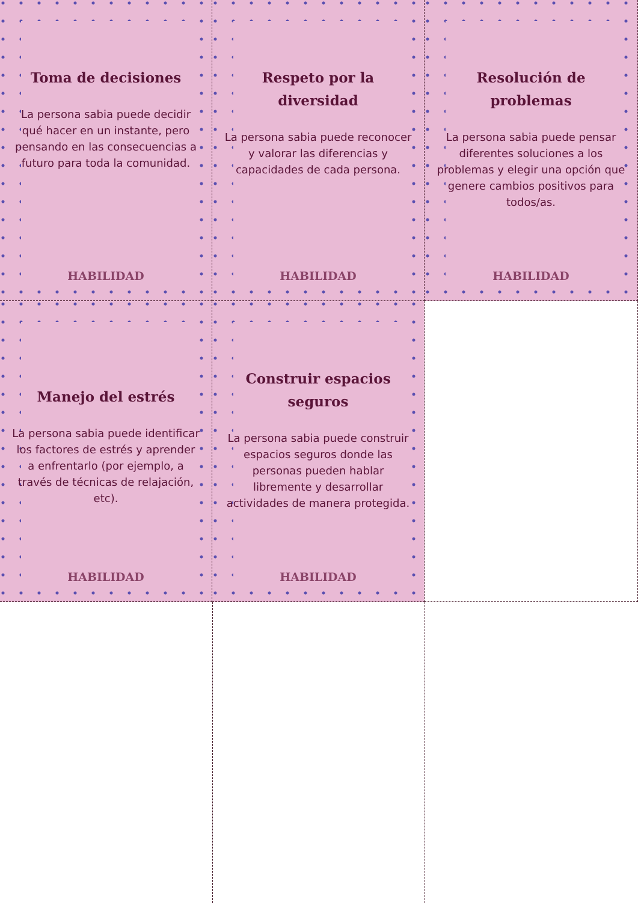Toma de decisiones
La persona sabia puede decidir qué hacer en un instante, pero pensando en las consecuencias a futuro para toda la comunidad.
HABILIDAD
Respeto por la diversidad
La persona sabia puede reconocer y valorar las diferencias y capacidades de cada persona.
HABILIDAD
Resolución de problemas
La persona sabia puede pensar diferentes soluciones a los problemas y elegir una opción que genere cambios positivos para todos/as.
HABILIDAD
Manejo del estrés
La persona sabia puede identificar los factores de estrés y aprender a enfrentarlo (por ejemplo, a través de técnicas de relajación, etc).
HABILIDAD
Construir espacios seguros
La persona sabia puede construir espacios seguros donde las personas pueden hablar libremente y desarrollar actividades de manera protegida.
HABILIDAD